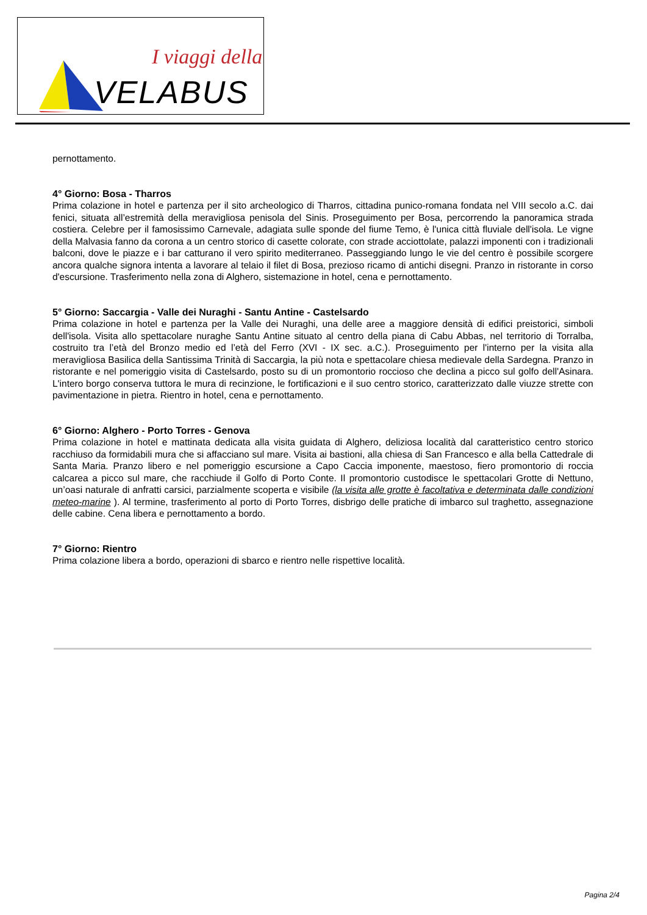I viaggi della
VELABUS
pernottamento.
4° Giorno: Bosa - Tharros
Prima colazione in hotel e partenza per il sito archeologico di Tharros, cittadina punico-romana fondata nel VIII secolo a.C. dai fenici, situata all’estremità della meravigliosa penisola del Sinis. Proseguimento per Bosa, percorrendo la panoramica strada costiera. Celebre per il famosissimo Carnevale, adagiata sulle sponde del fiume Temo, è l'unica città fluviale dell'isola. Le vigne della Malvasia fanno da corona a un centro storico di casette colorate, con strade acciottolate, palazzi imponenti con i tradizionali balconi, dove le piazze e i bar catturano il vero spirito mediterraneo. Passeggiando lungo le vie del centro è possibile scorgere ancora qualche signora intenta a lavorare al telaio il filet di Bosa, prezioso ricamo di antichi disegni. Pranzo in ristorante in corso d'escursione. Trasferimento nella zona di Alghero, sistemazione in hotel, cena e pernottamento.
5° Giorno: Saccargia - Valle dei Nuraghi - Santu Antine - Castelsardo
Prima colazione in hotel e partenza per la Valle dei Nuraghi, una delle aree a maggiore densità di edifici preistorici, simboli dell'isola. Visita allo spettacolare nuraghe Santu Antine situato al centro della piana di Cabu Abbas, nel territorio di Torralba, costruito tra l’età del Bronzo medio ed l’età del Ferro (XVI - IX sec. a.C.). Proseguimento per l'interno per la visita alla meravigliosa Basilica della Santissima Trinità di Saccargia, la più nota e spettacolare chiesa medievale della Sardegna. Pranzo in ristorante e nel pomeriggio visita di Castelsardo, posto su di un promontorio roccioso che declina a picco sul golfo dell'Asinara. L'intero borgo conserva tuttora le mura di recinzione, le fortificazioni e il suo centro storico, caratterizzato dalle viuzze strette con pavimentazione in pietra. Rientro in hotel, cena e pernottamento.
6° Giorno: Alghero - Porto Torres - Genova
Prima colazione in hotel e mattinata dedicata alla visita guidata di Alghero, deliziosa località dal caratteristico centro storico racchiuso da formidabili mura che si affacciano sul mare. Visita ai bastioni, alla chiesa di San Francesco e alla bella Cattedrale di Santa Maria. Pranzo libero e nel pomeriggio escursione a Capo Caccia imponente, maestoso, fiero promontorio di roccia calcarea a picco sul mare, che racchiude il Golfo di Porto Conte. Il promontorio custodisce le spettacolari Grotte di Nettuno, un’oasi naturale di anfratti carsici, parzialmente scoperta e visibile (la visita alle grotte è facoltativa e determinata dalle condizioni meteo-marine ). Al termine, trasferimento al porto di Porto Torres, disbrigo delle pratiche di imbarco sul traghetto, assegnazione delle cabine. Cena libera e pernottamento a bordo.
7° Giorno: Rientro
Prima colazione libera a bordo, operazioni di sbarco e rientro nelle rispettive località.
Pagina 2/4